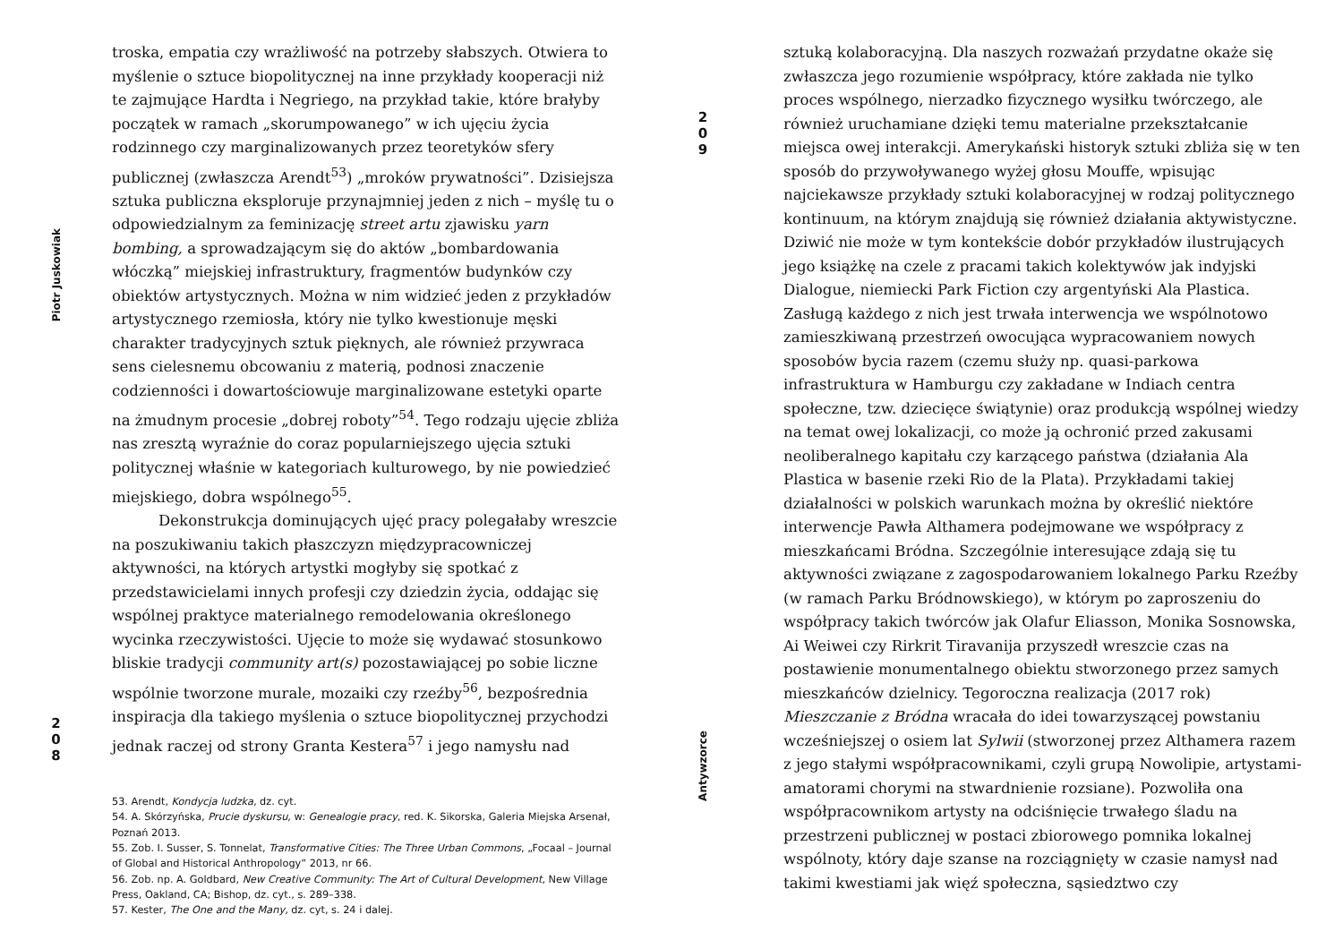Piotr Juskowiak
2
0
8
troska, empatia czy wrażliwość na potrzeby słabszych. Otwiera to myślenie o sztuce biopolitycznej na inne przykłady kooperacji niż te zajmujące Hardta i Negriego, na przykład takie, które brałyby początek w ramach „skorumpowanego” w ich ujęciu życia rodzinnego czy marginalizowanych przez teoretyków sfery publicznej (zwłaszcza Arendt<sup>53</sup>) „mroków prywatności”. Dzisiejsza sztuka publiczna eksploruje przynajmniej jeden z nich – myślę tu o odpowiedzialnym za feminizację street artu zjawisku yarn bombing, a sprowadzającym się do aktów „bombardowania włóczką” miejskiej infrastruktury, fragmentów budynków czy obiektów artystycznych. Można w nim widzieć jeden z przykładów artystycznego rzemiosła, który nie tylko kwestionuje męski charakter tradycyjnych sztuk pięknych, ale również przywraca sens cielesnemu obcowaniu z materią, podnosi znaczenie codzienności i dowartościowuje marginalizowane estetyki oparte na żmudnym procesie „dobrej roboty”<sup>54</sup>. Tego rodzaju ujęcie zbliża nas zresztą wyraźnie do coraz popularniejszego ujęcia sztuki politycznej właśnie w kategoriach kulturowego, by nie powiedzieć miejskiego, dobra wspólnego<sup>55</sup>.
Dekonstrukcja dominujących ujęć pracy polegałaby wreszcie na poszukiwaniu takich płaszczyzn międzypracowniczej aktywności, na których artystki mogłyby się spotkać z przedstawicielami innych profesji czy dziedzin życia, oddając się wspólnej praktyce materialnego remodelowania określonego wycinka rzeczywistości. Ujęcie to może się wydawać stosunkowo bliskie tradycji community art(s) pozostawiającej po sobie liczne wspólnie tworzone murale, mozaiki czy rzeźby<sup>56</sup>, bezpośrednia inspiracja dla takiego myślenia o sztuce biopolitycznej przychodzi jednak raczej od strony Granta Kestera<sup>57</sup> i jego namysłu nad
53. Arendt, Kondycja ludzka, dz. cyt.
54. A. Skórzyńska, Prucie dyskursu, w: Genealogie pracy, red. K. Sikorska, Galeria Miejska Arsenał, Poznań 2013.
55. Zob. I. Susser, S. Tonnelat, Transformative Cities: The Three Urban Commons, „Focaal – Journal of Global and Historical Anthropology” 2013, nr 66.
56. Zob. np. A. Goldbard, New Creative Community: The Art of Cultural Development, New Village Press, Oakland, CA; Bishop, dz. cyt., s. 289–338.
57. Kester, The One and the Many, dz. cyt, s. 24 i dalej.
2
0
9
Antywzorce
sztuką kolaboracyjną. Dla naszych rozważań przydatne okaże się zwłaszcza jego rozumienie współpracy, które zakłada nie tylko proces wspólnego, nierzadko fizycznego wysiłku twórczego, ale również uruchamiane dzięki temu materialne przekształcanie miejsca owej interakcji. Amerykański historyk sztuki zbliża się w ten sposób do przywoływanego wyżej głosu Mouffe, wpisując najciekawsze przykłady sztuki kolaboracyjnej w rodzaj politycznego kontinuum, na którym znajdują się również działania aktywistyczne. Dziwić nie może w tym kontekście dobór przykładów ilustrujących jego książkę na czele z pracami takich kolektywów jak indyjski Dialogue, niemiecki Park Fiction czy argentyński Ala Plastica. Zasługą każdego z nich jest trwała interwencja we wspólnotowo zamieszkiwaną przestrzeń owocująca wypracowaniem nowych sposobów bycia razem (czemu służy np. quasi-parkowa infrastruktura w Hamburgu czy zakładane w Indiach centra społeczne, tzw. dziecięce świątynie) oraz produkcją wspólnej wiedzy na temat owej lokalizacji, co może ją ochronić przed zakusami neoliberalnego kapitału czy karzącego państwa (działania Ala Plastica w basenie rzeki Rio de la Plata). Przykładami takiej działalności w polskich warunkach można by określić niektóre interwencje Pawła Althamera podejmowane we współpracy z mieszkańcami Bródna. Szczególnie interesujące zdają się tu aktywności związane z zagospodarowaniem lokalnego Parku Rzeźby (w ramach Parku Bródnowskiego), w którym po zaproszeniu do współpracy takich twórców jak Olafur Eliasson, Monika Sosnowska, Ai Weiwei czy Rirkrit Tiravanija przyszedł wreszcie czas na postawienie monumentalnego obiektu stworzonego przez samych mieszkańców dzielnicy. Tegoroczna realizacja (2017 rok) Mieszczanie z Bródna wracała do idei towarzyszącej powstaniu wcześniejszej o osiem lat Sylwii (stworzonej przez Althamera razem z jego stałymi współpracownikami, czyli grupą Nowolipie, artystami-amatorami chorymi na stwardnienie rozsiane). Pozwoliła ona współpracownikom artysty na odciśnięcie trwałego śladu na przestrzeni publicznej w postaci zbiorowego pomnika lokalnej wspólnoty, który daje szanse na rozciągnięty w czasie namysł nad takimi kwestiami jak więź społeczna, sąsiedztwo czy